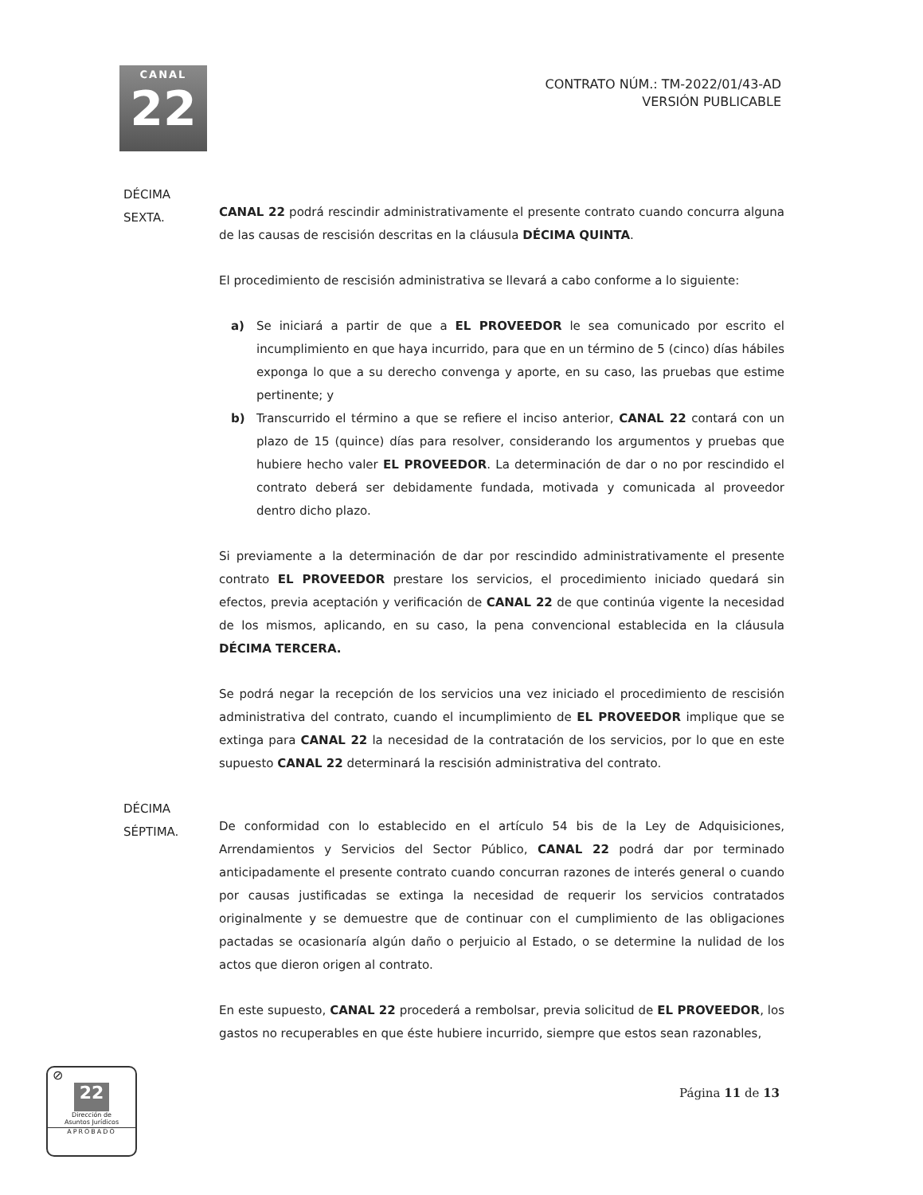CANAL
22
CONTRATO NÚM.: TM-2022/01/43-AD
VERSIÓN PUBLICABLE
DÉCIMA
SEXTA.
CANAL 22 podrá rescindir administrativamente el presente contrato cuando concurra alguna de las causas de rescisión descritas en la cláusula DÉCIMA QUINTA.
El procedimiento de rescisión administrativa se llevará a cabo conforme a lo siguiente:
a) Se iniciará a partir de que a EL PROVEEDOR le sea comunicado por escrito el incumplimiento en que haya incurrido, para que en un término de 5 (cinco) días hábiles exponga lo que a su derecho convenga y aporte, en su caso, las pruebas que estime pertinente; y
b) Transcurrido el término a que se refiere el inciso anterior, CANAL 22 contará con un plazo de 15 (quince) días para resolver, considerando los argumentos y pruebas que hubiere hecho valer EL PROVEEDOR. La determinación de dar o no por rescindido el contrato deberá ser debidamente fundada, motivada y comunicada al proveedor dentro dicho plazo.
Si previamente a la determinación de dar por rescindido administrativamente el presente contrato EL PROVEEDOR prestare los servicios, el procedimiento iniciado quedará sin efectos, previa aceptación y verificación de CANAL 22 de que continúa vigente la necesidad de los mismos, aplicando, en su caso, la pena convencional establecida en la cláusula DÉCIMA TERCERA.
Se podrá negar la recepción de los servicios una vez iniciado el procedimiento de rescisión administrativa del contrato, cuando el incumplimiento de EL PROVEEDOR implique que se extinga para CANAL 22 la necesidad de la contratación de los servicios, por lo que en este supuesto CANAL 22 determinará la rescisión administrativa del contrato.
DÉCIMA
SÉPTIMA.
De conformidad con lo establecido en el artículo 54 bis de la Ley de Adquisiciones, Arrendamientos y Servicios del Sector Público, CANAL 22 podrá dar por terminado anticipadamente el presente contrato cuando concurran razones de interés general o cuando por causas justificadas se extinga la necesidad de requerir los servicios contratados originalmente y se demuestre que de continuar con el cumplimiento de las obligaciones pactadas se ocasionaría algún daño o perjuicio al Estado, o se determine la nulidad de los actos que dieron origen al contrato.
En este supuesto, CANAL 22 procederá a rembolsar, previa solicitud de EL PROVEEDOR, los gastos no recuperables en que éste hubiere incurrido, siempre que estos sean razonables,
Página 11 de 13
⊘
22
Dirección de
Asuntos Jurídicos
APROBADO